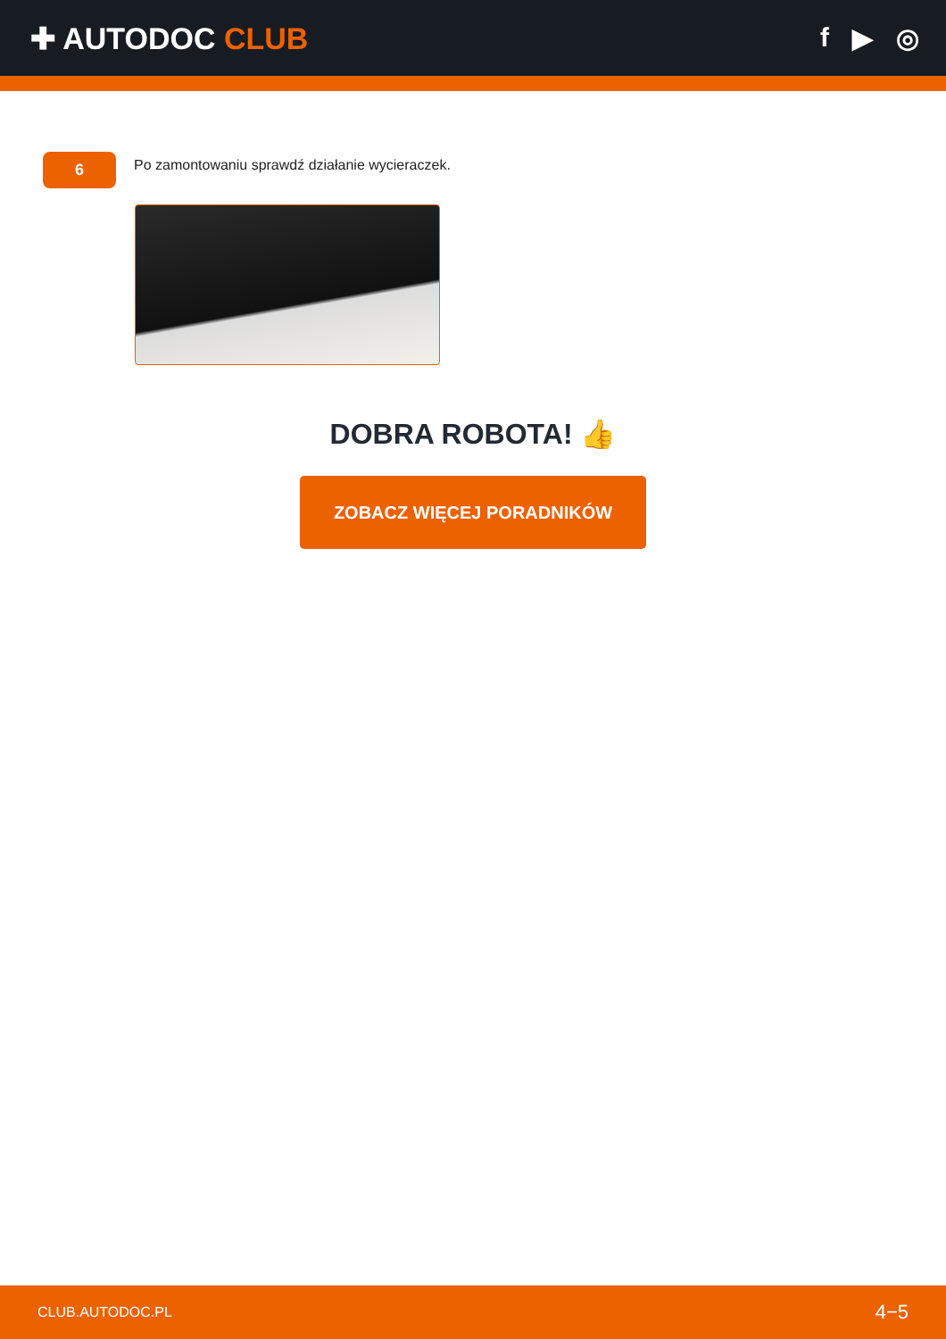✚ AUTODOC CLUB f ▶ ◎
6
Po zamontowaniu sprawdź działanie wycieraczek.
DOBRA ROBOTA! 👍
ZOBACZ WIĘCEJ PORADNIKÓW
CLUB.AUTODOC.PL 4−5